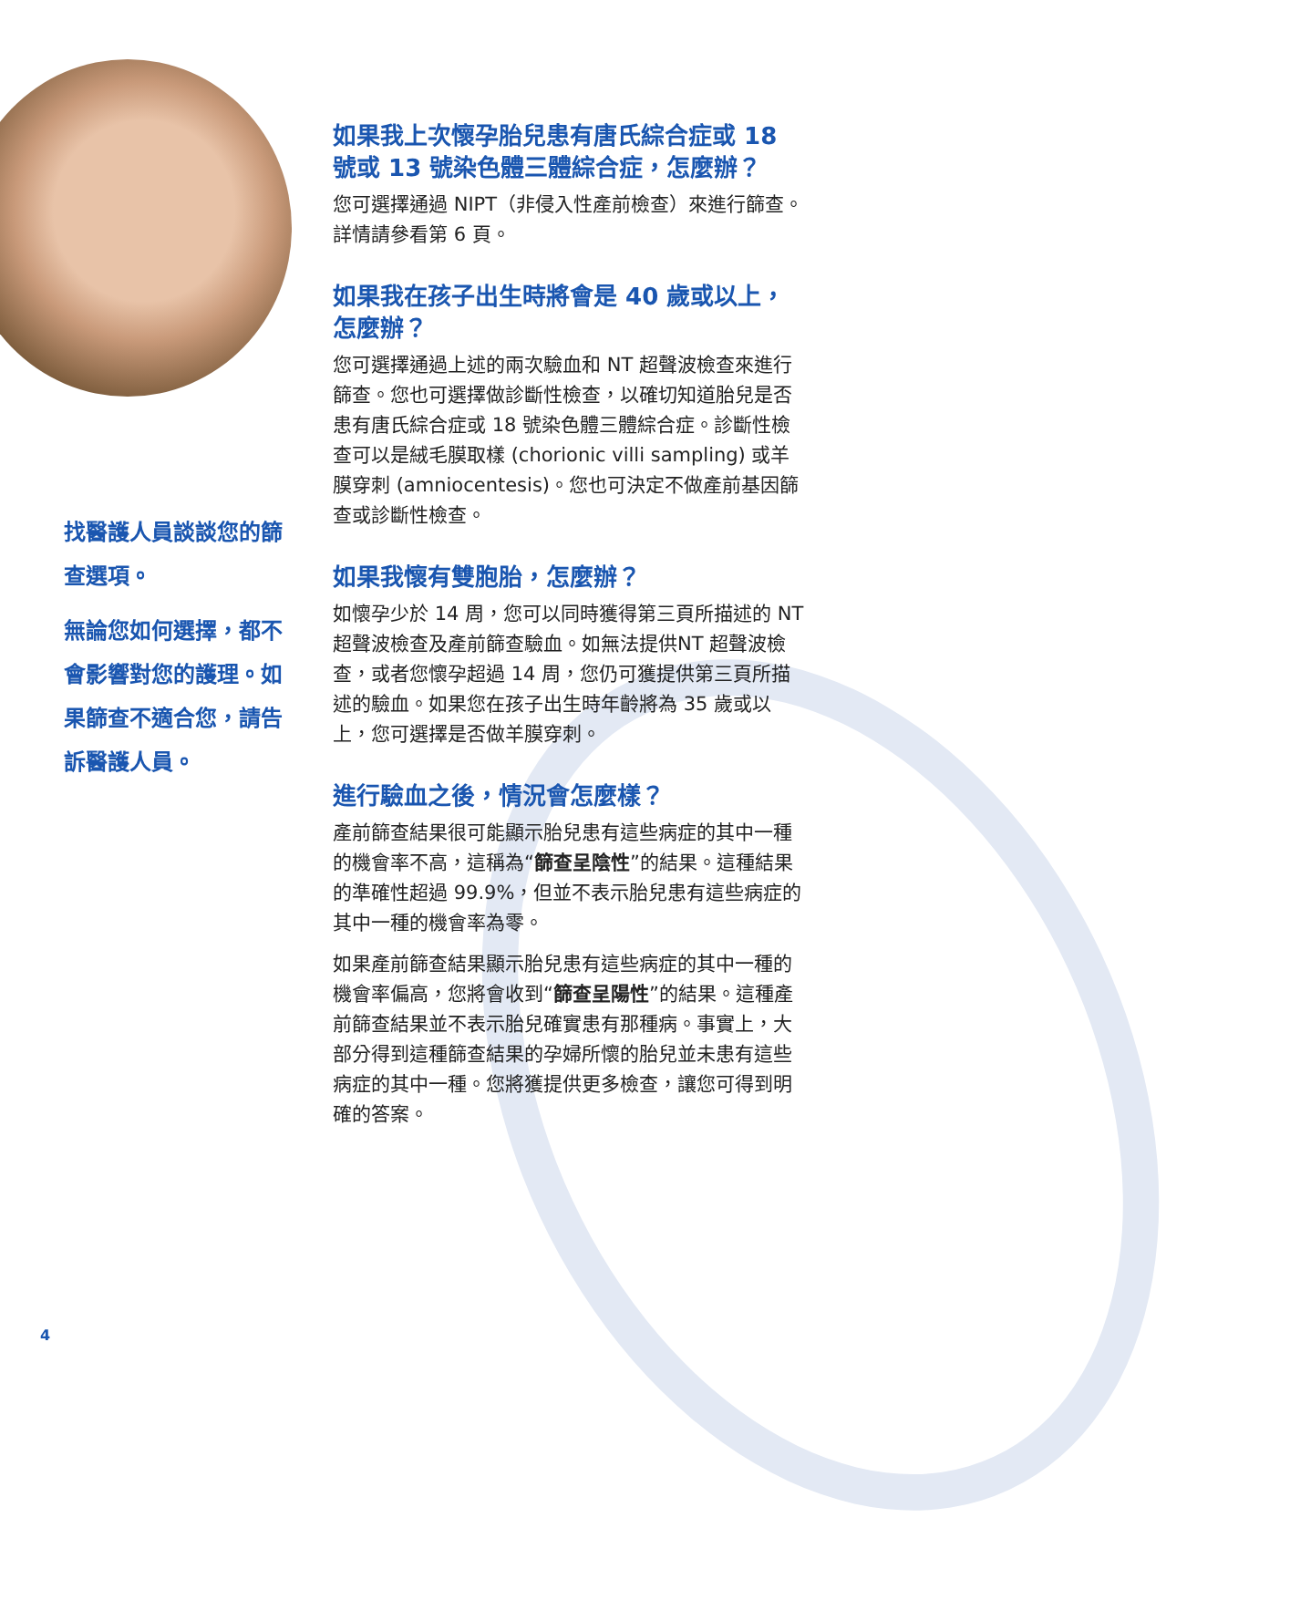找醫護人員談談您的篩查選項。
無論您如何選擇，都不會影響對您的護理。如果篩查不適合您，請告訴醫護人員。
如果我上次懷孕胎兒患有唐氏綜合症或 18 號或 13 號染色體三體綜合症，怎麼辦？
您可選擇通過 NIPT（非侵入性產前檢查）來進行篩查。詳情請參看第 6 頁。
如果我在孩子出生時將會是 40 歲或以上，怎麼辦？
您可選擇通過上述的兩次驗血和 NT 超聲波檢查來進行篩查。您也可選擇做診斷性檢查，以確切知道胎兒是否患有唐氏綜合症或 18 號染色體三體綜合症。診斷性檢查可以是絨毛膜取樣 (chorionic villi sampling) 或羊膜穿刺 (amniocentesis)。您也可決定不做產前基因篩查或診斷性檢查。
如果我懷有雙胞胎，怎麼辦？
如懷孕少於 14 周，您可以同時獲得第三頁所描述的 NT 超聲波檢查及產前篩查驗血。如無法提供NT 超聲波檢查，或者您懷孕超過 14 周，您仍可獲提供第三頁所描述的驗血。如果您在孩子出生時年齡將為 35 歲或以上，您可選擇是否做羊膜穿刺。
進行驗血之後，情況會怎麼樣？
產前篩查結果很可能顯示胎兒患有這些病症的其中一種的機會率不高，這稱為“篩查呈陰性”的結果。這種結果的準確性超過 99.9%，但並不表示胎兒患有這些病症的其中一種的機會率為零。
如果產前篩查結果顯示胎兒患有這些病症的其中一種的機會率偏高，您將會收到“篩查呈陽性”的結果。這種產前篩查結果並不表示胎兒確實患有那種病。事實上，大部分得到這種篩查結果的孕婦所懷的胎兒並未患有這些病症的其中一種。您將獲提供更多檢查，讓您可得到明確的答案。
4